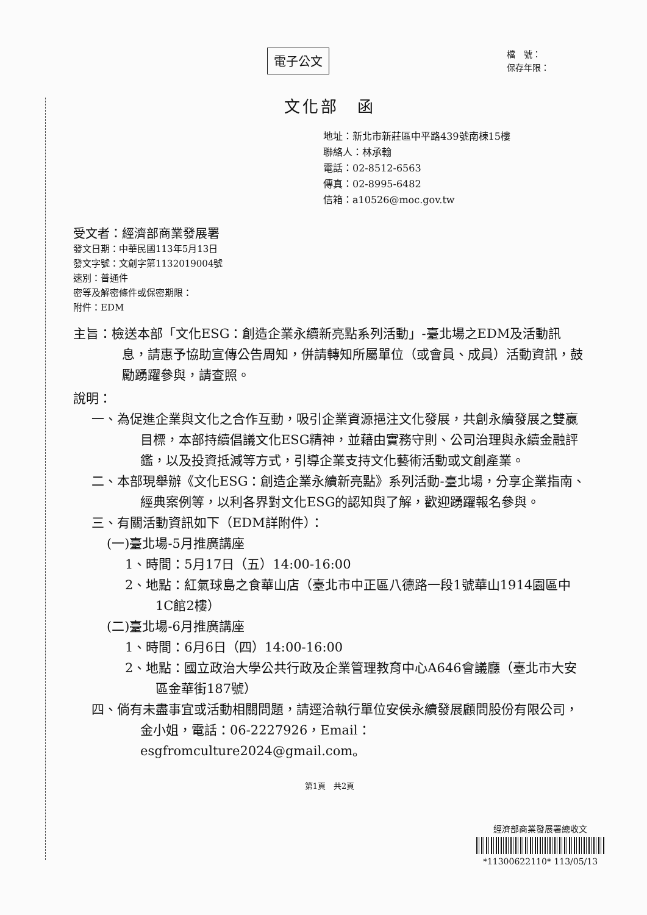電子公文
檔　號：
保存年限：
文化部　函
地址：新北市新莊區中平路439號南棟15樓
聯絡人：林承翰
電話：02-8512-6563
傳真：02-8995-6482
信箱：a10526@moc.gov.tw
受文者：經濟部商業發展署
發文日期：中華民國113年5月13日
發文字號：文創字第1132019004號
速別：普通件
密等及解密條件或保密期限：
附件：EDM
主旨：檢送本部「文化ESG：創造企業永續新亮點系列活動」-臺北場之EDM及活動訊息，請惠予協助宣傳公告周知，併請轉知所屬單位（或會員、成員）活動資訊，鼓勵踴躍參與，請查照。
說明：
一、為促進企業與文化之合作互動，吸引企業資源挹注文化發展，共創永續發展之雙贏目標，本部持續倡議文化ESG精神，並藉由實務守則、公司治理與永續金融評鑑，以及投資抵減等方式，引導企業支持文化藝術活動或文創產業。
二、本部現舉辦《文化ESG：創造企業永續新亮點》系列活動-臺北場，分享企業指南、經典案例等，以利各界對文化ESG的認知與了解，歡迎踴躍報名參與。
三、有關活動資訊如下（EDM詳附件）：
(一)臺北場-5月推廣講座
1、時間：5月17日（五）14:00-16:00
2、地點：紅氣球島之食華山店（臺北市中正區八德路一段1號華山1914園區中1C館2樓）
(二)臺北場-6月推廣講座
1、時間：6月6日（四）14:00-16:00
2、地點：國立政治大學公共行政及企業管理教育中心A646會議廳（臺北市大安區金華街187號）
四、倘有未盡事宜或活動相關問題，請逕洽執行單位安侯永續發展顧問股份有限公司，金小姐，電話：06-2227926，Email：esgfromculture2024@gmail.com。
第1頁　共2頁
經濟部商業發展署總收文
*11300622110* 113/05/13